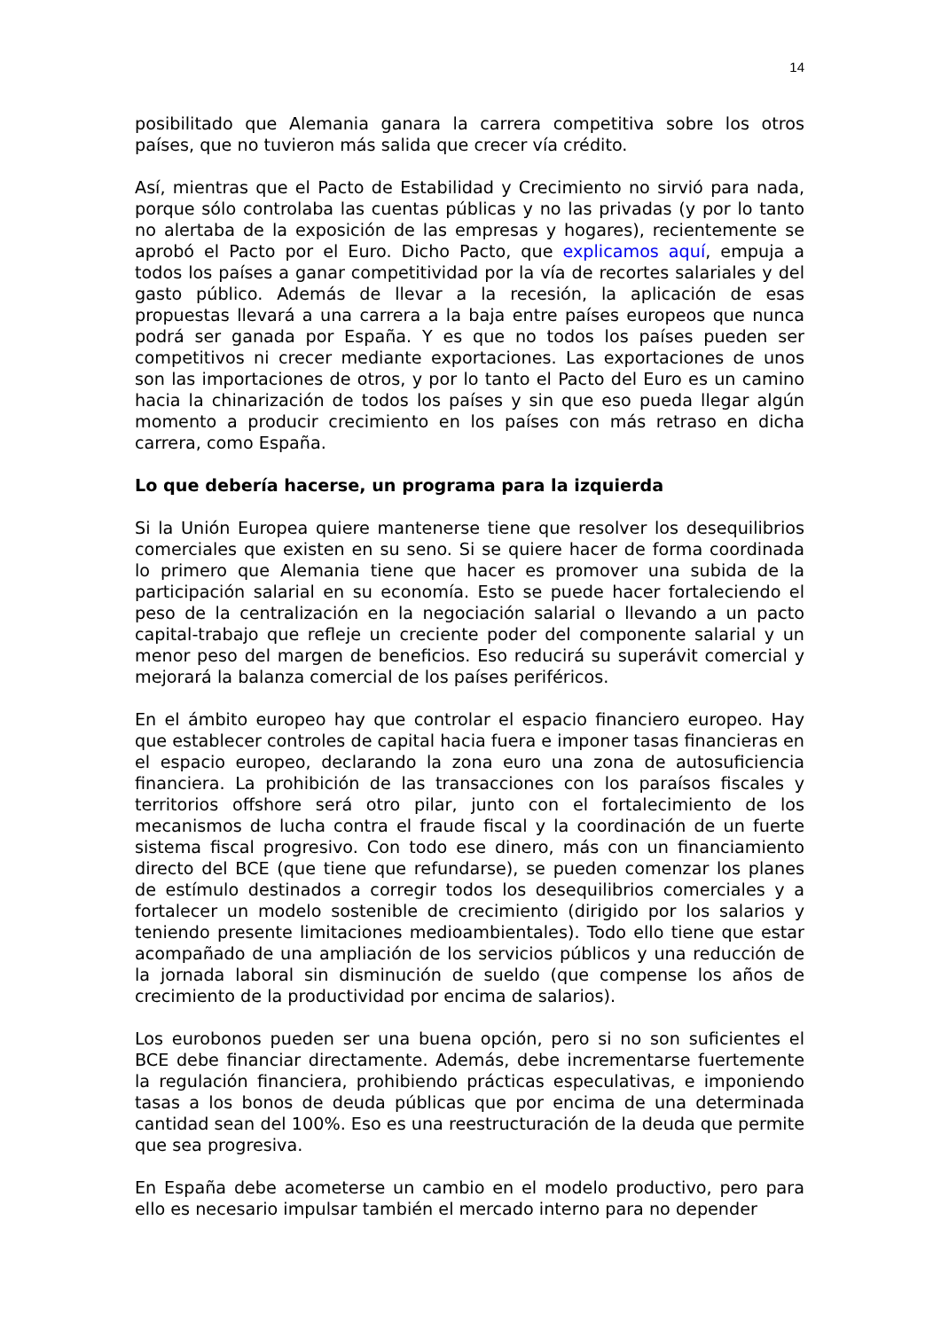14
posibilitado que Alemania ganara la carrera competitiva sobre los otros países, que no tuvieron más salida que crecer vía crédito.
Así, mientras que el Pacto de Estabilidad y Crecimiento no sirvió para nada, porque sólo controlaba las cuentas públicas y no las privadas (y por lo tanto no alertaba de la exposición de las empresas y hogares), recientemente se aprobó el Pacto por el Euro. Dicho Pacto, que explicamos aquí, empuja a todos los países a ganar competitividad por la vía de recortes salariales y del gasto público. Además de llevar a la recesión, la aplicación de esas propuestas llevará a una carrera a la baja entre países europeos que nunca podrá ser ganada por España. Y es que no todos los países pueden ser competitivos ni crecer mediante exportaciones. Las exportaciones de unos son las importaciones de otros, y por lo tanto el Pacto del Euro es un camino hacia la chinarización de todos los países y sin que eso pueda llegar algún momento a producir crecimiento en los países con más retraso en dicha carrera, como España.
Lo que debería hacerse, un programa para la izquierda
Si la Unión Europea quiere mantenerse tiene que resolver los desequilibrios comerciales que existen en su seno. Si se quiere hacer de forma coordinada lo primero que Alemania tiene que hacer es promover una subida de la participación salarial en su economía. Esto se puede hacer fortaleciendo el peso de la centralización en la negociación salarial o llevando a un pacto capital-trabajo que refleje un creciente poder del componente salarial y un menor peso del margen de beneficios. Eso reducirá su superávit comercial y mejorará la balanza comercial de los países periféricos.
En el ámbito europeo hay que controlar el espacio financiero europeo. Hay que establecer controles de capital hacia fuera e imponer tasas financieras en el espacio europeo, declarando la zona euro una zona de autosuficiencia financiera. La prohibición de las transacciones con los paraísos fiscales y territorios offshore será otro pilar, junto con el fortalecimiento de los mecanismos de lucha contra el fraude fiscal y la coordinación de un fuerte sistema fiscal progresivo. Con todo ese dinero, más con un financiamiento directo del BCE (que tiene que refundarse), se pueden comenzar los planes de estímulo destinados a corregir todos los desequilibrios comerciales y a fortalecer un modelo sostenible de crecimiento (dirigido por los salarios y teniendo presente limitaciones medioambientales). Todo ello tiene que estar acompañado de una ampliación de los servicios públicos y una reducción de la jornada laboral sin disminución de sueldo (que compense los años de crecimiento de la productividad por encima de salarios).
Los eurobonos pueden ser una buena opción, pero si no son suficientes el BCE debe financiar directamente. Además, debe incrementarse fuertemente la regulación financiera, prohibiendo prácticas especulativas, e imponiendo tasas a los bonos de deuda públicas que por encima de una determinada cantidad sean del 100%. Eso es una reestructuración de la deuda que permite que sea progresiva.
En España debe acometerse un cambio en el modelo productivo, pero para ello es necesario impulsar también el mercado interno para no depender